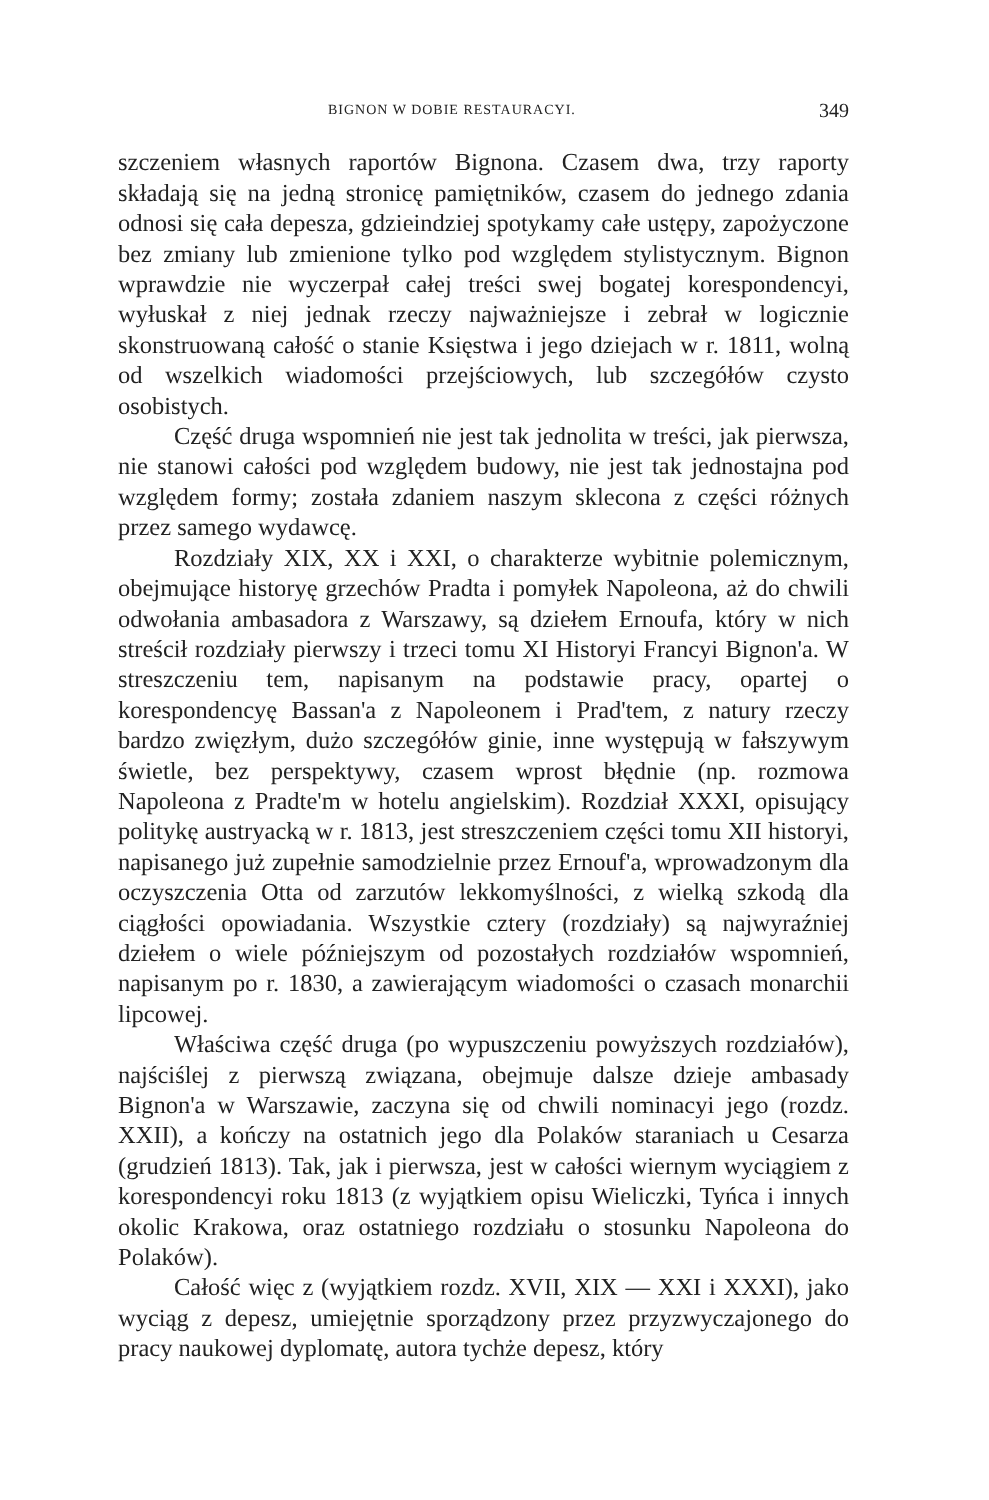BIGNON W DOBIE RESTAURACYI. 349
szczeniem własnych raportów Bignona. Czasem dwa, trzy raporty składają się na jedną stronicę pamiętników, czasem do jednego zdania odnosi się cała depesza, gdzieindziej spotykamy całe ustępy, zapożyczone bez zmiany lub zmienione tylko pod względem stylistycznym. Bignon wprawdzie nie wyczerpał całej treści swej bogatej korespondencyi, wyłuskał z niej jednak rzeczy najważniejsze i zebrał w logicznie skonstruowaną całość o stanie Księstwa i jego dziejach w r. 1811, wolną od wszelkich wiadomości przejściowych, lub szczegółów czysto osobistych.
Część druga wspomnień nie jest tak jednolita w treści, jak pierwsza, nie stanowi całości pod względem budowy, nie jest tak jednostajna pod względem formy; została zdaniem naszym sklecona z części różnych przez samego wydawcę.
Rozdziały XIX, XX i XXI, o charakterze wybitnie polemicznym, obejmujące historyę grzechów Pradta i pomyłek Napoleona, aż do chwili odwołania ambasadora z Warszawy, są dziełem Ernoufa, który w nich streścił rozdziały pierwszy i trzeci tomu XI Historyi Francyi Bignon'a. W streszczeniu tem, napisanym na podstawie pracy, opartej o korespondencyę Bassan'a z Napoleonem i Prad'tem, z natury rzeczy bardzo zwięzłym, dużo szczegółów ginie, inne występują w fałszywym świetle, bez perspektywy, czasem wprost błędnie (np. rozmowa Napoleona z Pradte'm w hotelu angielskim). Rozdział XXXI, opisujący politykę austryacką w r. 1813, jest streszczeniem części tomu XII historyi, napisanego już zupełnie samodzielnie przez Ernouf'a, wprowadzonym dla oczyszczenia Otta od zarzutów lekkomyślności, z wielką szkodą dla ciągłości opowiadania. Wszystkie cztery (rozdziały) są najwyraźniej dziełem o wiele późniejszym od pozostałych rozdziałów wspomnień, napisanym po r. 1830, a zawierającym wiadomości o czasach monarchii lipcowej.
Właściwa część druga (po wypuszczeniu powyższych rozdziałów), najściślej z pierwszą związana, obejmuje dalsze dzieje ambasady Bignon'a w Warszawie, zaczyna się od chwili nominacyi jego (rozdz. XXII), a kończy na ostatnich jego dla Polaków staraniach u Cesarza (grudzień 1813). Tak, jak i pierwsza, jest w całości wiernym wyciągiem z korespondencyi roku 1813 (z wyjątkiem opisu Wieliczki, Tyńca i innych okolic Krakowa, oraz ostatniego rozdziału o stosunku Napoleona do Polaków).
Całość więc z (wyjątkiem rozdz. XVII, XIX — XXI i XXXI), jako wyciąg z depesz, umiejętnie sporządzony przez przyzwyczajonego do pracy naukowej dyplomatę, autora tychże depesz, który